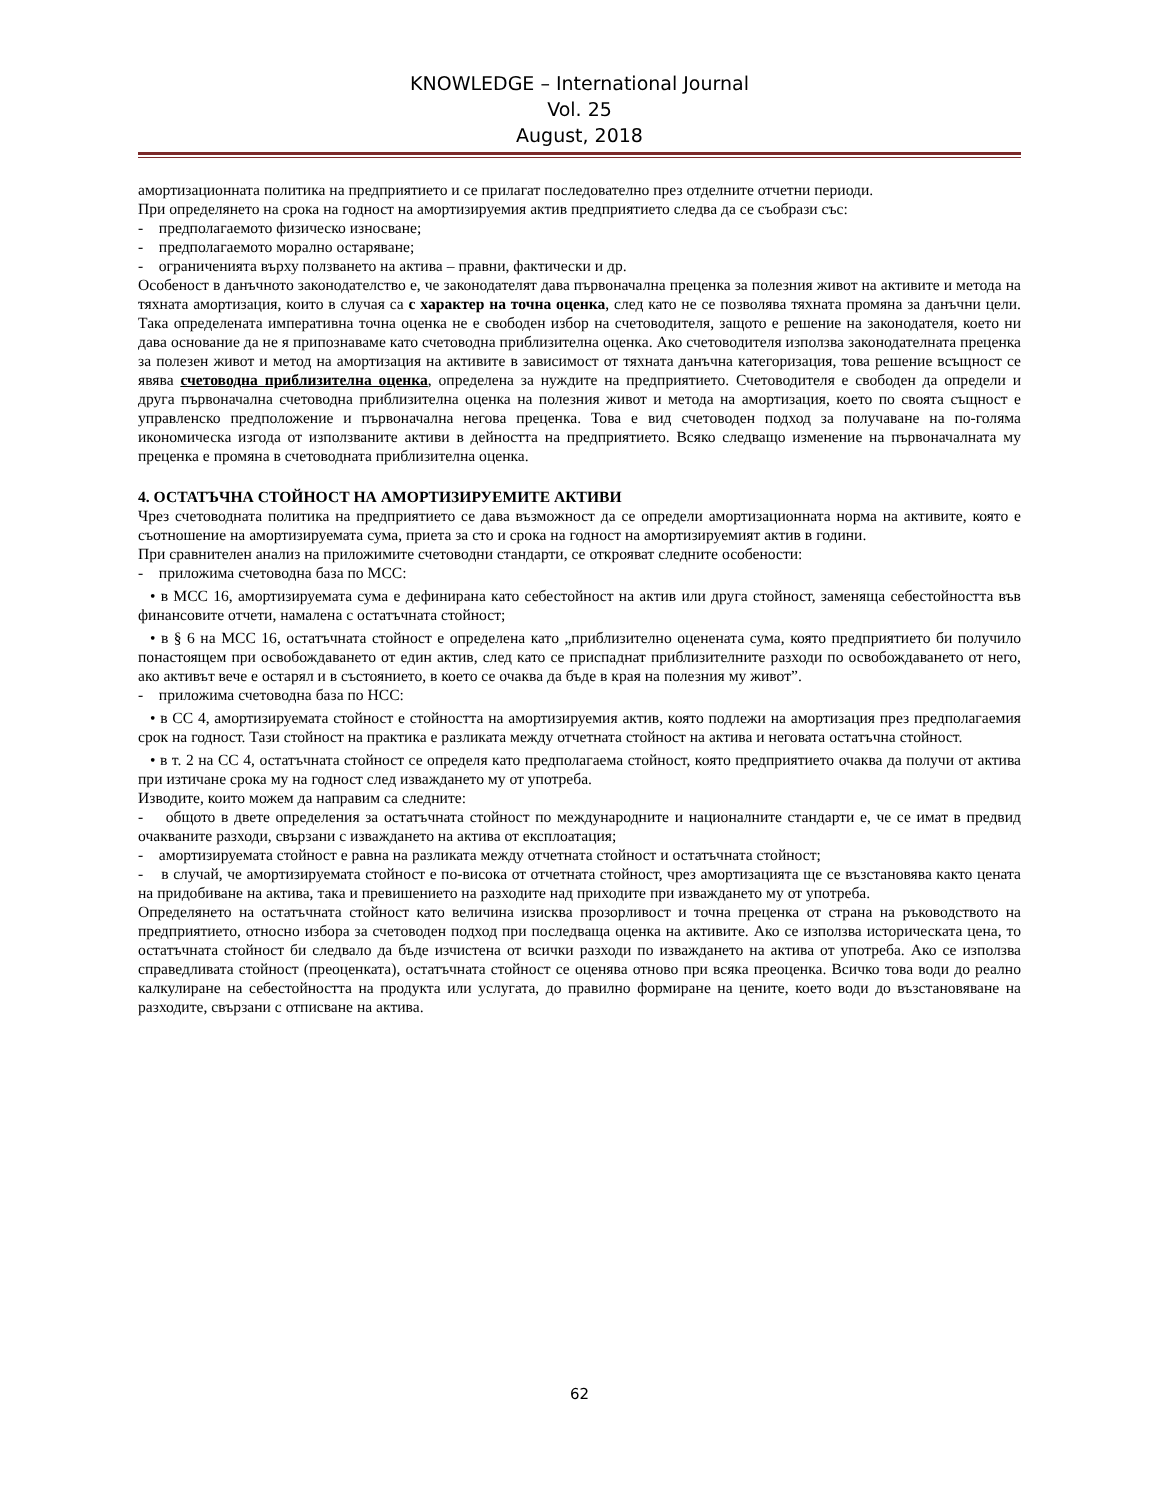KNOWLEDGE – International Journal
Vol. 25
August, 2018
амортизационната политика на предприятието и се прилагат последователно през отделните отчетни периоди.
При определянето на срока на годност на амортизируемия актив предприятието следва да се съобрази със:
- предполагаемото физическо износване;
- предполагаемото морално остаряване;
- ограниченията върху ползването на актива – правни, фактически и др.
Особеност в данъчното законодателство е, че законодателят дава първоначална преценка за полезния живот на активите и метода на тяхната амортизация, които в случая са с характер на точна оценка, след като не се позволява тяхната промяна за данъчни цели. Така определената императивна точна оценка не е свободен избор на счетоводителя, защото е решение на законодателя, което ни дава основание да не я припознаваме като счетоводна приблизителна оценка. Ако счетоводителя използва законодателната преценка за полезен живот и метод на амортизация на активите в зависимост от тяхната данъчна категоризация, това решение всъщност се явява счетоводна приблизителна оценка, определена за нуждите на предприятието. Счетоводителя е свободен да определи и друга първоначална счетоводна приблизителна оценка на полезния живот и метода на амортизация, което по своята същност е управленско предположение и първоначална негова преценка. Това е вид счетоводен подход за получаване на по-голяма икономическа изгода от използваните активи в дейността на предприятието. Всяко следващо изменение на първоначалната му преценка е промяна в счетоводната приблизителна оценка.
4. ОСТАТЪЧНА СТОЙНОСТ НА АМОРТИЗИРУЕМИТЕ АКТИВИ
Чрез счетоводната политика на предприятието се дава възможност да се определи амортизационната норма на активите, която е съотношение на амортизируемата сума, приета за сто и срока на годност на амортизируемият актив в години.
При сравнителен анализ на приложимите счетоводни стандарти, се открояват следните особености:
- приложима счетоводна база по МСС:
• в МСС 16, амортизируемата сума е дефинирана като себестойност на актив или друга стойност, заменяща себестойността във финансовите отчети, намалена с остатъчната стойност;
• в § 6 на МСС 16, остатъчната стойност е определена като „приблизително оценената сума, която предприятието би получило понастоящем при освобождаването от един актив, след като се приспаднат приблизителните разходи по освобождаването от него, ако активът вече е остарял и в състоянието, в което се очаква да бъде в края на полезния му живот”.
- приложима счетоводна база по НСС:
• в СС 4, амортизируемата стойност е стойността на амортизируемия актив, която подлежи на амортизация през предполагаемия срок на годност. Тази стойност на практика е разликата между отчетната стойност на актива и неговата остатъчна стойност.
• в т. 2 на СС 4, остатъчната стойност се определя като предполагаема стойност, която предприятието очаква да получи от актива при изтичане срока му на годност след изваждането му от употреба.
Изводите, които можем да направим са следните:
- общото в двете определения за остатъчната стойност по международните и националните стандарти е, че се имат в предвид очакваните разходи, свързани с изваждането на актива от експлоатация;
- амортизируемата стойност е равна на разликата между отчетната стойност и остатъчната стойност;
- в случай, че амортизируемата стойност е по-висока от отчетната стойност, чрез амортизацията ще се възстановява както цената на придобиване на актива, така и превишението на разходите над приходите при изваждането му от употреба.
Определянето на остатъчната стойност като величина изисква прозорливост и точна преценка от страна на ръководството на предприятието, относно избора за счетоводен подход при последваща оценка на активите. Ако се използва историческата цена, то остатъчната стойност би следвало да бъде изчистена от всички разходи по изваждането на актива от употреба. Ако се използва справедливата стойност (преоценката), остатъчната стойност се оценява отново при всяка преоценка. Всичко това води до реално калкулиране на себестойността на продукта или услугата, до правилно формиране на цените, което води до възстановяване на разходите, свързани с отписване на актива.
62